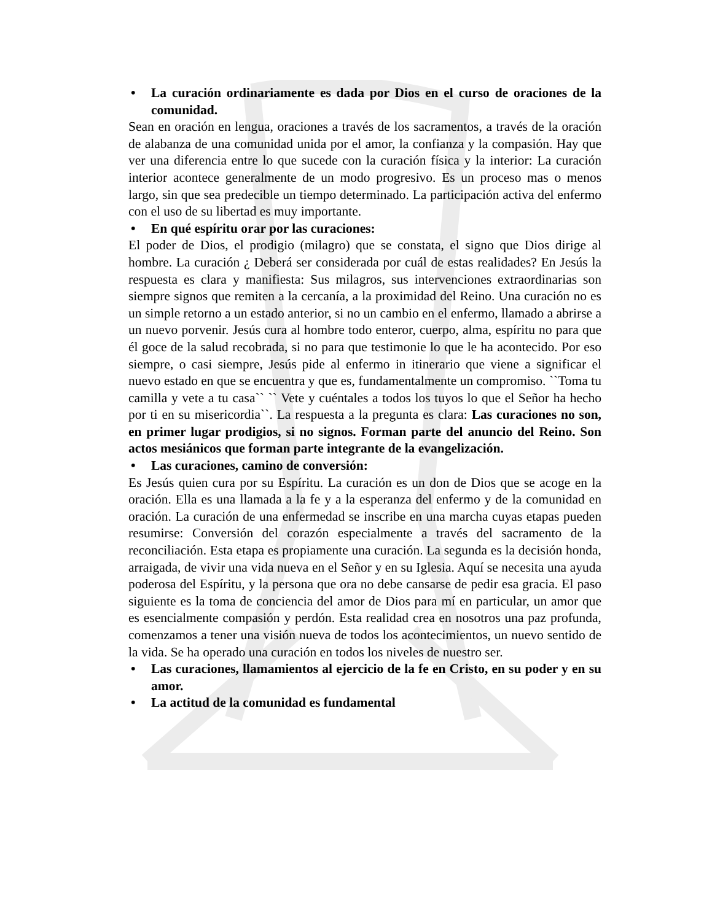• La curación ordinariamente es dada por Dios en el curso de oraciones de la comunidad.
Sean en oración en lengua, oraciones a través de los sacramentos, a través de la oración de alabanza de una comunidad unida por el amor, la confianza y la compasión. Hay que ver una diferencia entre lo que sucede con la curación física y la interior: La curación interior acontece generalmente de un modo progresivo. Es un proceso mas o menos largo, sin que sea predecible un tiempo determinado. La participación activa del enfermo con el uso de su libertad es muy importante.
• En qué espíritu orar por las curaciones:
El poder de Dios, el prodigio (milagro) que se constata, el signo que Dios dirige al hombre. La curación ¿ Deberá ser considerada por cuál de estas realidades? En Jesús la respuesta es clara y manifiesta: Sus milagros, sus intervenciones extraordinarias son siempre signos que remiten a la cercanía, a la proximidad del Reino. Una curación no es un simple retorno a un estado anterior, si no un cambio en el enfermo, llamado a abrirse a un nuevo porvenir. Jesús cura al hombre todo enteror, cuerpo, alma, espíritu no para que él goce de la salud recobrada, si no para que testimonie lo que le ha acontecido. Por eso siempre, o casi siempre, Jesús pide al enfermo in itinerario que viene a significar el nuevo estado en que se encuentra y que es, fundamentalmente un compromiso. ``Toma tu camilla y vete a tu casa`` `` Vete y cuéntales a todos los tuyos lo que el Señor ha hecho por ti en su misericordia``. La respuesta a la pregunta es clara: Las curaciones no son, en primer lugar prodigios, si no signos. Forman parte del anuncio del Reino. Son actos mesiánicos que forman parte integrante de la evangelización.
• Las curaciones, camino de conversión:
Es Jesús quien cura por su Espíritu. La curación es un don de Dios que se acoge en la oración. Ella es una llamada a la fe y a la esperanza del enfermo y de la comunidad en oración. La curación de una enfermedad se inscribe en una marcha cuyas etapas pueden resumirse: Conversión del corazón especialmente a través del sacramento de la reconciliación. Esta etapa es propiamente una curación. La segunda es la decisión honda, arraigada, de vivir una vida nueva en el Señor y en su Iglesia. Aquí se necesita una ayuda poderosa del Espíritu, y la persona que ora no debe cansarse de pedir esa gracia. El paso siguiente es la toma de conciencia del amor de Dios para mí en particular, un amor que es esencialmente compasión y perdón. Esta realidad crea en nosotros una paz profunda, comenzamos a tener una visión nueva de todos los acontecimientos, un nuevo sentido de la vida. Se ha operado una curación en todos los niveles de nuestro ser.
• Las curaciones, llamamientos al ejercicio de la fe en Cristo, en su poder y en su amor.
• La actitud de la comunidad es fundamental